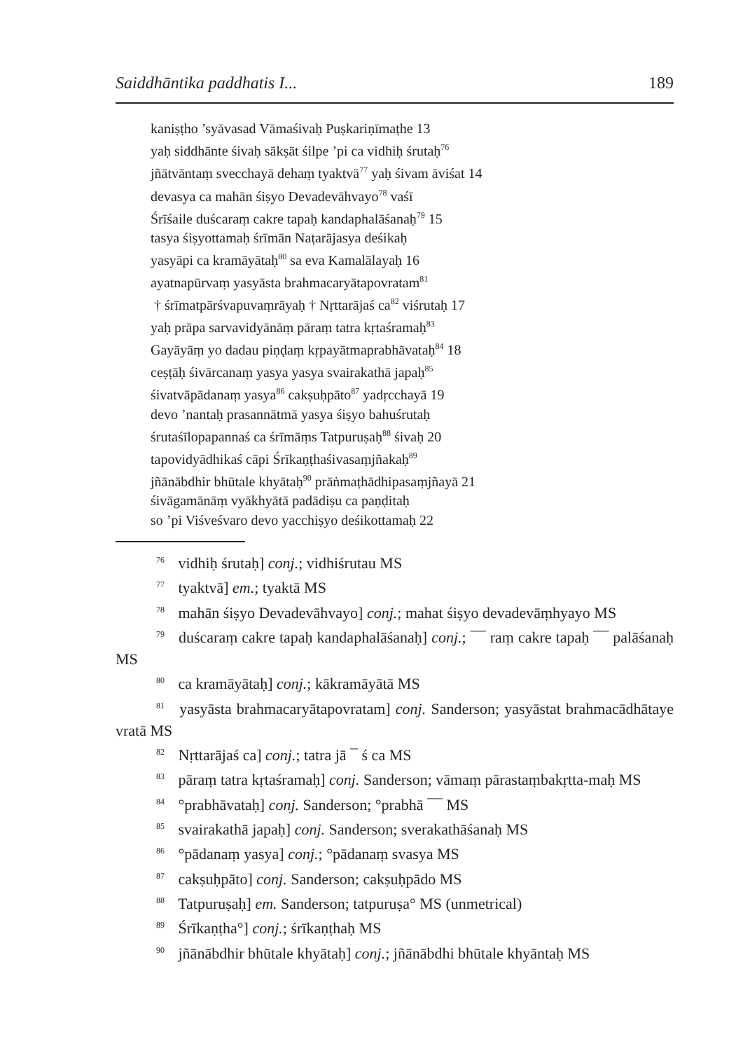Saiddhāntika paddhatis I... 189
kaniṣṭho ’syāvasad Vāmaśivaḥ Puṣkariṇīmaṭhe 13
yaḥ siddhānte śivaḥ sākṣāt śilpe ’pi ca vidhiḥ śrutaḥ<sup>76</sup>
jñātvāntaṃ svecchayā dehaṃ tyaktvā<sup>77</sup> yaḥ śivam āviśat 14
devasya ca mahān śiṣyo Devadevāhvayo<sup>78</sup> vaśī
Śrīśaile duścaraṃ cakre tapaḥ kandaphalāśanaḥ<sup>79</sup> 15
tasya śiṣyottamaḥ śrīmān Naṭarājasya deśikaḥ
yasyāpi ca kramāyātaḥ<sup>80</sup> sa eva Kamalālayaḥ 16
ayatnapūrvaṃ yasyāsta brahmacaryātapovratam<sup>81</sup>
† śrīmatpārśvapuvaṃrāyaḥ † Nṛttarājaś ca<sup>82</sup> viśrutaḥ 17
yaḥ prāpa sarvavidyānāṃ pāraṃ tatra kṛtaśramaḥ<sup>83</sup>
Gayāyāṃ yo dadau piṇḍaṃ kṛpayātmaprabhāvataḥ<sup>84</sup> 18
ceṣṭāḥ śivārcanaṃ yasya yasya svairakathā japaḥ<sup>85</sup>
śivatvāpādanaṃ yasya<sup>86</sup> cakṣuḥpāto<sup>87</sup> yadṛcchayā 19
devo ’nantaḥ prasannātmā yasya śiṣyo bahuśrutaḥ
śrutaśīlopapannaś ca śrīmāṃs Tatpuruṣaḥ<sup>88</sup> śivaḥ 20
tapovidyādhikaś cāpi Śrīkaṇṭhaśivasaṃjñakaḥ<sup>89</sup>
jñānābdhir bhūtale khyātaḥ<sup>90</sup> prāṅmaṭhādhipasaṃjñayā 21
śivāgamānāṃ vyākhyātā padādiṣu ca paṇḍitaḥ
so ’pi Viśveśvaro devo yacchiṣyo deśikottamaḥ 22
<sup>76</sup> vidhiḥ śrutaḥ] conj.; vidhiśrutau MS
<sup>77</sup> tyaktvā] em.; tyaktā MS
<sup>78</sup> mahān śiṣyo Devadevāhvayo] conj.; mahat śiṣyo devadevāṃhyayo MS
<sup>79</sup> duścaraṃ cakre tapaḥ kandaphalāśanaḥ] conj.; ¯¯ raṃ cakre tapaḥ ¯¯ palāśanaḥ MS
<sup>80</sup> ca kramāyātaḥ] conj.; kākramāyātā MS
<sup>81</sup> yasyāsta brahmacaryātapovratam] conj. Sanderson; yasyāstat brahmacādhātaye vratā MS
<sup>82</sup> Nṛttarājaś ca] conj.; tatra jā ¯ ś ca MS
<sup>83</sup> pāraṃ tatra kṛtaśramaḥ] conj. Sanderson; vāmaṃ pārastaṃbakṛtta-maḥ MS
<sup>84</sup> °prabhāvataḥ] conj. Sanderson; °prabhā ¯¯ MS
<sup>85</sup> svairakathā japaḥ] conj. Sanderson; sverakathāśanaḥ MS
<sup>86</sup> °pādanaṃ yasya] conj.; °pādanaṃ svasya MS
<sup>87</sup> cakṣuḥpāto] conj. Sanderson; cakṣuḥpādo MS
<sup>88</sup> Tatpuruṣaḥ] em. Sanderson; tatpuruṣa° MS (unmetrical)
<sup>89</sup> Śrīkaṇṭha°] conj.; śrīkaṇṭhaḥ MS
<sup>90</sup> jñānābdhir bhūtale khyātaḥ] conj.; jñānābdhi bhūtale khyāntaḥ MS